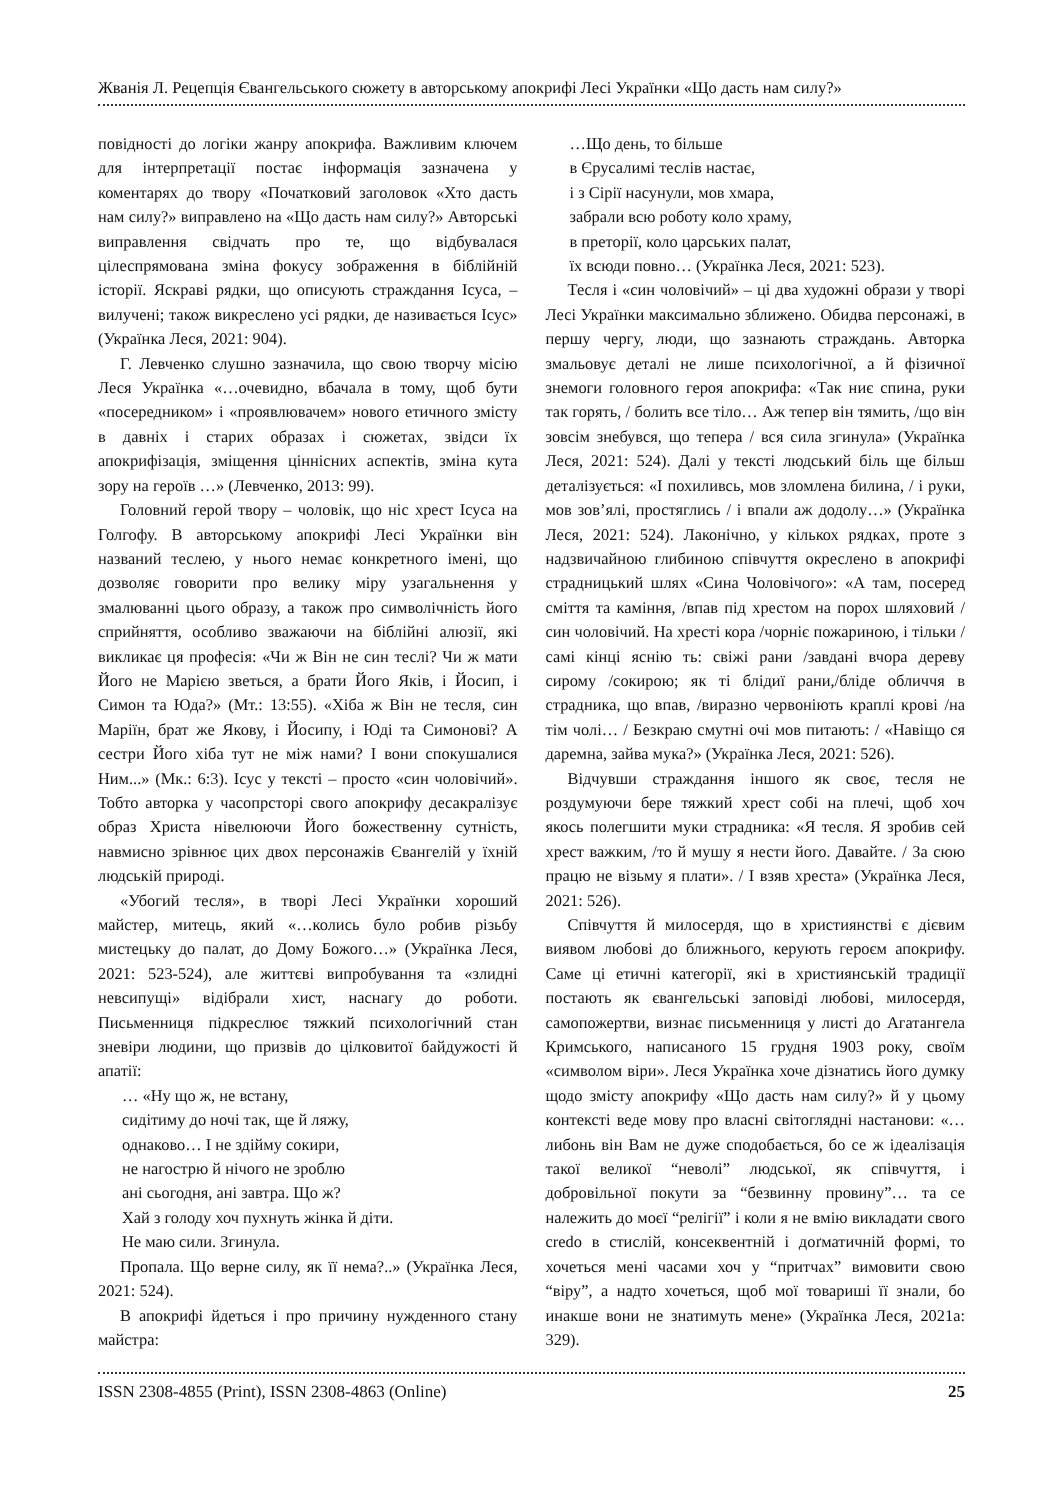Жванія Л. Рецепція Євангельського сюжету в авторському апокрифі Лесі Українки «Що дасть нам силу?»
повідності до логіки жанру апокрифа. Важливим ключем для інтерпретації постає інформація зазначена у коментарях до твору «Початковий заголовок «Хто дасть нам силу?» виправлено на «Що дасть нам силу?» Авторські виправлення свідчать про те, що відбувалася цілеспрямована зміна фокусу зображення в біблійній історії. Яскраві рядки, що описують страждання Ісуса, – вилучені; також викреслено усі рядки, де називається Ісус» (Українка Леся, 2021: 904).
Г. Левченко слушно зазначила, що свою творчу місію Леся Українка «…очевидно, вбачала в тому, щоб бути «посередником» і «проявлювачем» нового етичного змісту в давніх і старих образах і сюжетах, звідси їх апокрифізація, зміщення ціннісних аспектів, зміна кута зору на героїв …» (Левченко, 2013: 99).
Головний герой твору – чоловік, що ніс хрест Ісуса на Голгофу. В авторському апокрифі Лесі Українки він названий теслею, у нього немає конкретного імені, що дозволяє говорити про велику міру узагальнення у змалюванні цього образу, а також про символічність його сприйняття, особливо зважаючи на біблійні алюзії, які викликає ця професія: «Чи ж Він не син теслі? Чи ж мати Його не Марією зветься, а брати Його Яків, і Йосип, і Симон та Юда?» (Мт.: 13:55). «Хіба ж Він не тесля, син Маріїн, брат же Якову, і Йосипу, і Юді та Симонові? А сестри Його хіба тут не між нами? І вони спокушалися Ним...» (Мк.: 6:3). Ісус у тексті – просто «син чоловічий». Тобто авторка у часопрсторі свого апокрифу десакралізує образ Христа нівелюючи Його божественну сутність, навмисно зрівнює цих двох персонажів Євангелій у їхній людській природі.
«Убогий тесля», в творі Лесі Українки хороший майстер, митець, який «…колись було робив різьбу мистецьку до палат, до Дому Божого…» (Українка Леся, 2021: 523-524), але життєві випробування та «злидні невсипущі» відібрали хист, наснагу до роботи. Письменниця підкреслює тяжкий психологічний стан зневіри людини, що призвів до цілковитої байдужості й апатії:
… «Ну що ж, не встану,
сидітиму до ночі так, ще й ляжу,
однаково… І не здійму сокири,
не нагострю й нічого не зроблю
ані сьогодня, ані завтра. Що ж?
Хай з голоду хоч пухнуть жінка й діти.
Не маю сили. Згинула.
Пропала. Що верне силу, як її нема?..» (Українка Леся, 2021: 524).
В апокрифі йдеться і про причину нужденного стану майстра:
…Що день, то більше
в Єрусалимі теслів настає,
і з Сірії насунули, мов хмара,
забрали всю роботу коло храму,
в преторії, коло царських палат,
їх всюди повно… (Українка Леся, 2021: 523).
Тесля і «син чоловічий» – ці два художні образи у творі Лесі Українки максимально зближено. Обидва персонажі, в першу чергу, люди, що зазнають страждань. Авторка змальовує деталі не лише психологічної, а й фізичної знемоги головного героя апокрифа: «Так ниє спина, руки так горять, / болить все тіло… Аж тепер він тямить, /що він зовсім знебувся, що тепера / вся сила згинула» (Українка Леся, 2021: 524). Далі у тексті людський біль ще більш деталізується: «І похиливсь, мов зломлена билина, / і руки, мов зов’ялі, простяглись / і впали аж додолу…» (Українка Леся, 2021: 524). Лаконічно, у кількох рядках, проте з надзвичайною глибиною співчуття окреслено в апокрифі страдницький шлях «Сина Чоловічого»: «А там, посеред сміття та каміння, /впав під хрестом на порох шляховий /син чоловічий. На хресті кора /чорніє пожариною, і тільки /самі кінці яснію ть: свіжі рани /завдані вчора дереву сирому /сокирою; як ті блідиї рани,/бліде обличчя в страдника, що впав, /виразно червоніють краплі крові /на тім чолі… / Безкраю смутні очі мов питають: / «Навіщо ся даремна, зайва мука?» (Українка Леся, 2021: 526).
Відчувши страждання іншого як своє, тесля не роздумуючи бере тяжкий хрест собі на плечі, щоб хоч якось полегшити муки страдника: «Я тесля. Я зробив сей хрест важким, /то й мушу я нести його. Давайте. / За сюю працю не візьму я плати». / І взяв хреста» (Українка Леся, 2021: 526).
Співчуття й милосердя, що в християнстві є дієвим виявом любові до ближнього, керують героєм апокрифу. Саме ці етичні категорії, які в християнській традиції постають як євангельські заповіді любові, милосердя, самопожертви, визнає письменниця у листі до Агатангела Кримського, написаного 15 грудня 1903 року, своїм «символом віри». Леся Українка хоче дізнатись його думку щодо змісту апокрифу «Що дасть нам силу?» й у цьому контексті веде мову про власні світоглядні настанови: «…либонь він Вам не дуже сподобається, бо се ж ідеалізація такої великої “неволі” людської, як співчуття, і добровільної покути за “безвинну провину”… та се належить до моєї “релігії” і коли я не вмію викладати свого credo в стислій, консеквентній і доґматичній формі, то хочеться мені часами хоч у “притчах” вимовити свою “віру”, а надто хочеться, щоб мої товариші її знали, бо инакше вони не знатимуть мене» (Українка Леся, 2021а: 329).
ISSN 2308-4855 (Print), ISSN 2308-4863 (Online) 25